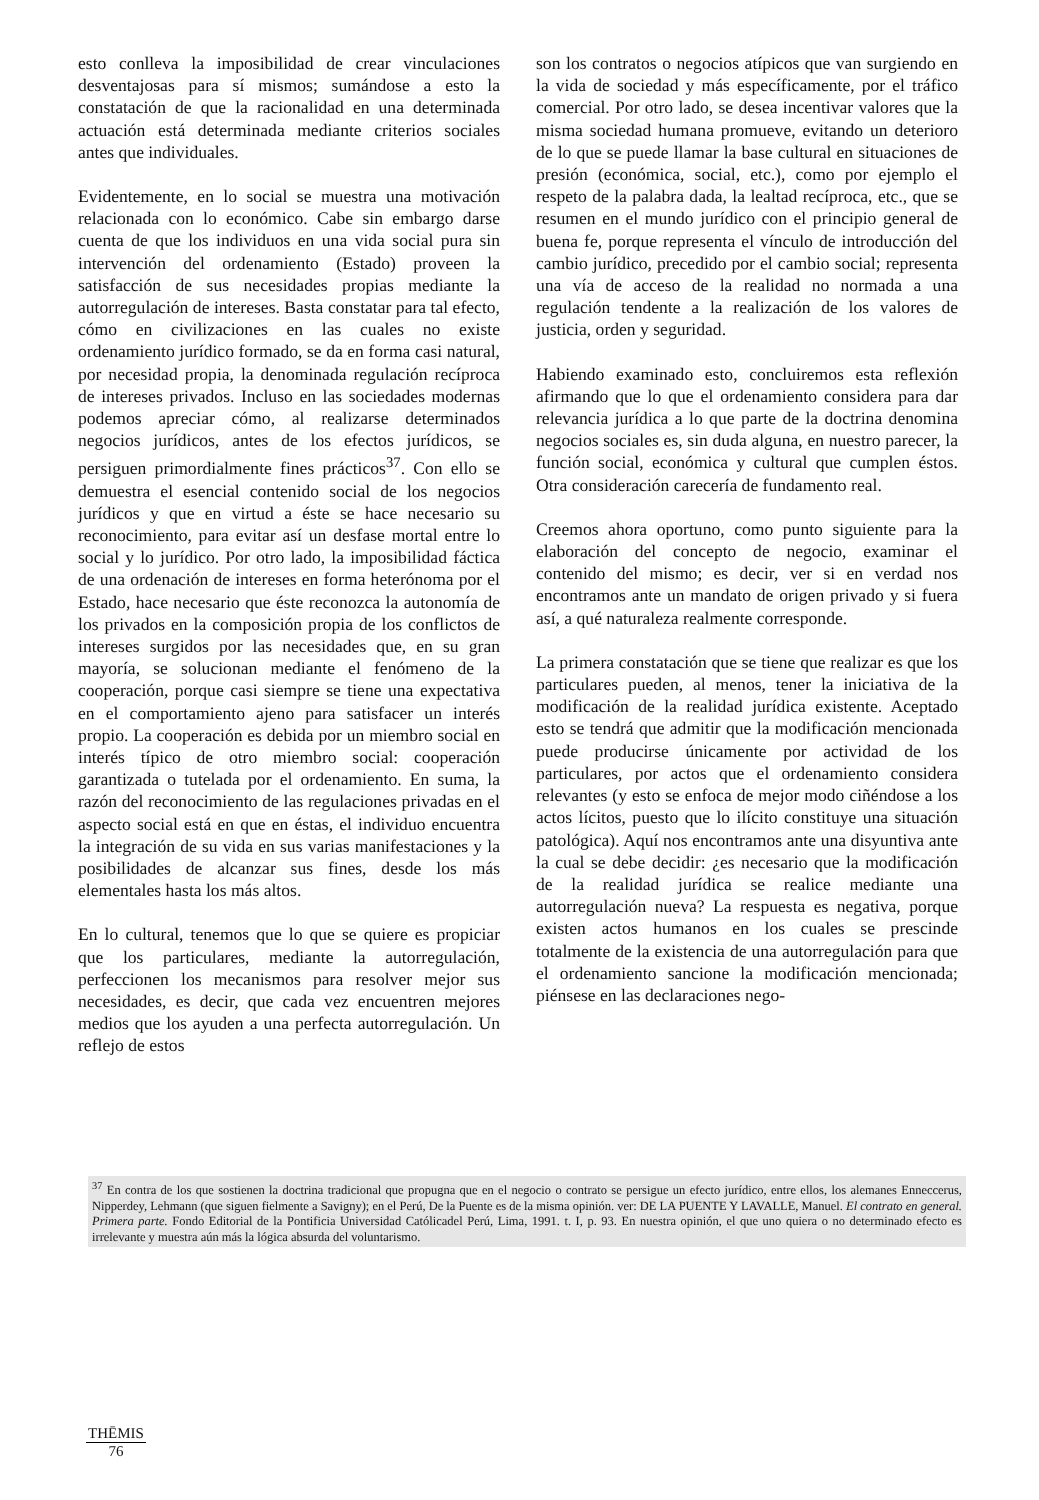esto conlleva la imposibilidad de crear vinculaciones desventajosas para sí mismos; sumándose a esto la constatación de que la racionalidad en una determinada actuación está determinada mediante criterios sociales antes que individuales.
Evidentemente, en lo social se muestra una motivación relacionada con lo económico. Cabe sin embargo darse cuenta de que los individuos en una vida social pura sin intervención del ordenamiento (Estado) proveen la satisfacción de sus necesidades propias mediante la autorregulación de intereses. Basta constatar para tal efecto, cómo en civilizaciones en las cuales no existe ordenamiento jurídico formado, se da en forma casi natural, por necesidad propia, la denominada regulación recíproca de intereses privados. Incluso en las sociedades modernas podemos apreciar cómo, al realizarse determinados negocios jurídicos, antes de los efectos jurídicos, se persiguen primordialmente fines prácticos<sup>37</sup>. Con ello se demuestra el esencial contenido social de los negocios jurídicos y que en virtud a éste se hace necesario su reconocimiento, para evitar así un desfase mortal entre lo social y lo jurídico. Por otro lado, la imposibilidad fáctica de una ordenación de intereses en forma heterónoma por el Estado, hace necesario que éste reconozca la autonomía de los privados en la composición propia de los conflictos de intereses surgidos por las necesidades que, en su gran mayoría, se solucionan mediante el fenómeno de la cooperación, porque casi siempre se tiene una expectativa en el comportamiento ajeno para satisfacer un interés propio. La cooperación es debida por un miembro social en interés típico de otro miembro social: cooperación garantizada o tutelada por el ordenamiento. En suma, la razón del reconocimiento de las regulaciones privadas en el aspecto social está en que en éstas, el individuo encuentra la integración de su vida en sus varias manifestaciones y la posibilidades de alcanzar sus fines, desde los más elementales hasta los más altos.
En lo cultural, tenemos que lo que se quiere es propiciar que los particulares, mediante la autorregulación, perfeccionen los mecanismos para resolver mejor sus necesidades, es decir, que cada vez encuentren mejores medios que los ayuden a una perfecta autorregulación. Un reflejo de estos
son los contratos o negocios atípicos que van surgiendo en la vida de sociedad y más específicamente, por el tráfico comercial. Por otro lado, se desea incentivar valores que la misma sociedad humana promueve, evitando un deterioro de lo que se puede llamar la base cultural en situaciones de presión (económica, social, etc.), como por ejemplo el respeto de la palabra dada, la lealtad recíproca, etc., que se resumen en el mundo jurídico con el principio general de buena fe, porque representa el vínculo de introducción del cambio jurídico, precedido por el cambio social; representa una vía de acceso de la realidad no normada a una regulación tendente a la realización de los valores de justicia, orden y seguridad.
Habiendo examinado esto, concluiremos esta reflexión afirmando que lo que el ordenamiento considera para dar relevancia jurídica a lo que parte de la doctrina denomina negocios sociales es, sin duda alguna, en nuestro parecer, la función social, económica y cultural que cumplen éstos. Otra consideración carecería de fundamento real.
Creemos ahora oportuno, como punto siguiente para la elaboración del concepto de negocio, examinar el contenido del mismo; es decir, ver si en verdad nos encontramos ante un mandato de origen privado y si fuera así, a qué naturaleza realmente corresponde.
La primera constatación que se tiene que realizar es que los particulares pueden, al menos, tener la iniciativa de la modificación de la realidad jurídica existente. Aceptado esto se tendrá que admitir que la modificación mencionada puede producirse únicamente por actividad de los particulares, por actos que el ordenamiento considera relevantes (y esto se enfoca de mejor modo ciñéndose a los actos lícitos, puesto que lo ilícito constituye una situación patológica). Aquí nos encontramos ante una disyuntiva ante la cual se debe decidir: ¿es necesario que la modificación de la realidad jurídica se realice mediante una autorregulación nueva? La respuesta es negativa, porque existen actos humanos en los cuales se prescinde totalmente de la existencia de una autorregulación para que el ordenamiento sancione la modificación mencionada; piénsese en las declaraciones nego-
<sup>37</sup> En contra de los que sostienen la doctrina tradicional que propugna que en el negocio o contrato se persigue un efecto jurídico, entre ellos, los alemanes Enneccerus, Nipperdey, Lehmann (que siguen fielmente a Savigny); en el Perú, De la Puente es de la misma opinión. ver: DE LA PUENTE Y LAVALLE, Manuel. El contrato en general. Primera parte. Fondo Editorial de la Pontificia Universidad Católicadel Perú, Lima, 1991. t. I, p. 93. En nuestra opinión, el que uno quiera o no determinado efecto es irrelevante y muestra aún más la lógica absurda del voluntarismo.
THĒMIS
76